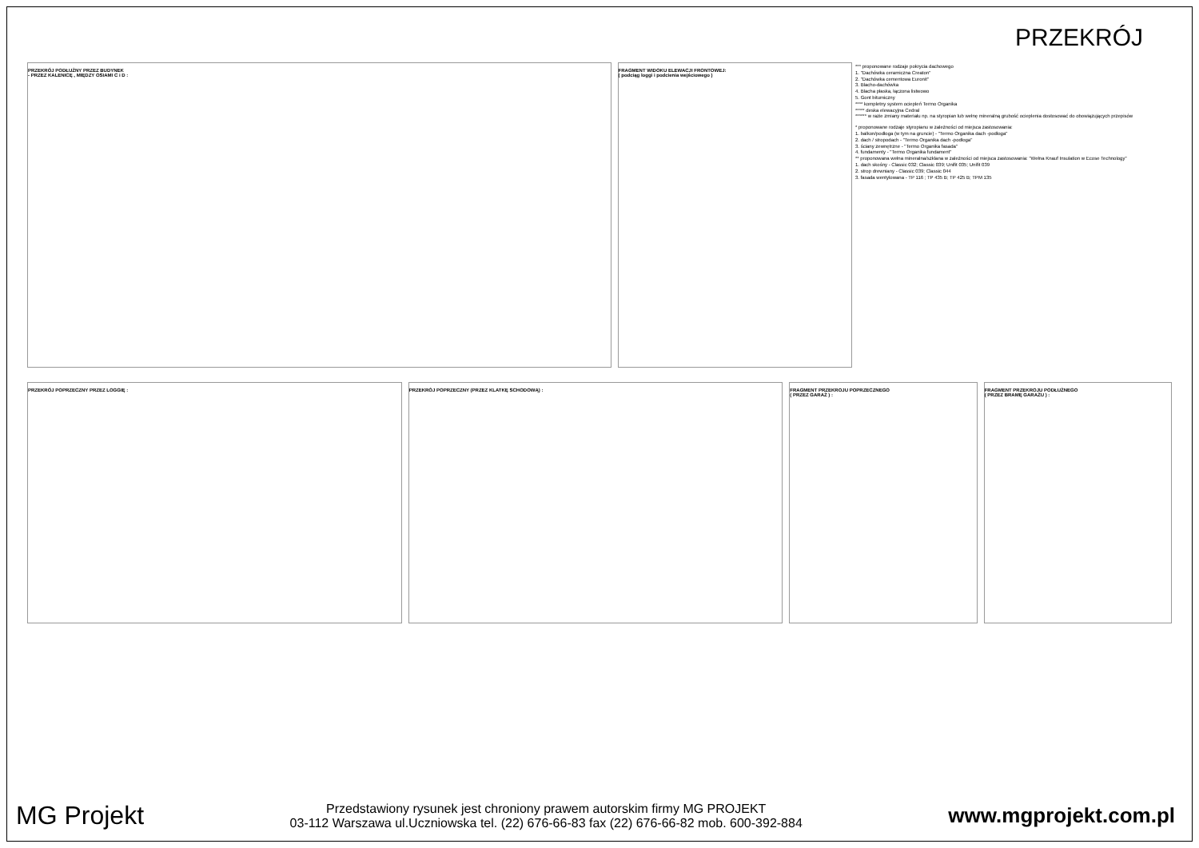PRZEKRÓJ
PRZEKRÓJ PODŁUŻNY PRZEZ BUDYNEK
- PRZEZ KALENICĘ , MIĘDZY OSIAMI C i D :
FRAGMENT WIDOKU ELEWACJI FRONTOWEJ:
( podciąg loggi i podcienia wejściowego )
*** proponowane rodzaje pokrycia dachowego
1. "Dachówka ceramiczna Creaton"
2. "Dachówka cementowa Euronit"
3. Blacho-dachówka
4. Blacha płaska, łączona listwowo
5. Gont bitumiczny
**** kompletny system ociepleń Termo Organika
***** deska elewacyjna Cedral
****** w razie zmiany materiału np. na styropian lub wełnę mineralną grubość ocieplenia dostosować do obowiązujących przepisów
* proponowane rodzaje styropianu w zależności od miejsca zastosowania:
1. balkon/podłoga (w tym na gruncie) - "Termo Organika dach -podłoga"
2. dach / stropodach - "Termo Organika dach -podłoga"
3. ściany zewnętrzne - "Termo Organika fasada"
4. fundamenty - "Termo Organika fundament"
** proponowana wełna mineralna/szklana w zależności od miejsca zastosowania: "Wełna Knauf Insulation w Ecose Technology"
1. dach skośny - Classic 032; Classic 039; Unifit 035; Unifit 039
2. strop drewniany - Classic 039; Classic 044
3. fasada wentylowana - TP 116 ; TP 435 B; TP 425 B; TPM 135
PRZEKRÓJ POPRZECZNY PRZEZ LOGGIĘ :
PRZEKRÓJ POPRZECZNY (PRZEZ KLATKĘ SCHODOWĄ) :
FRAGMENT PRZEKROJU POPRZECZNEGO
( PRZEZ GARAŻ ) :
FRAGMENT PRZEKROJU PODŁUŻNEGO
( PRZEZ BRAMĘ GARAŻU ) :
MG Projekt
Przedstawiony rysunek jest chroniony prawem autorskim firmy MG PROJEKT
03-112 Warszawa ul.Uczniowska tel. (22) 676-66-83 fax (22) 676-66-82 mob. 600-392-884
www.mgprojekt.com.pl